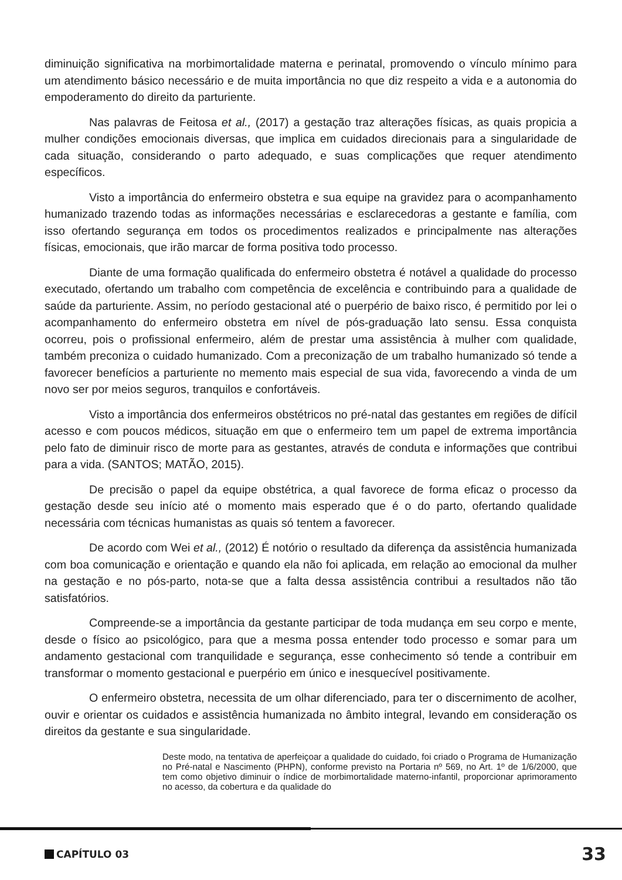diminuição significativa na morbimortalidade materna e perinatal, promovendo o vínculo mínimo para um atendimento básico necessário e de muita importância no que diz respeito a vida e a autonomia do empoderamento do direito da parturiente.
Nas palavras de Feitosa et al., (2017) a gestação traz alterações físicas, as quais propicia a mulher condições emocionais diversas, que implica em cuidados direcionais para a singularidade de cada situação, considerando o parto adequado, e suas complicações que requer atendimento específicos.
Visto a importância do enfermeiro obstetra e sua equipe na gravidez para o acompanhamento humanizado trazendo todas as informações necessárias e esclarecedoras a gestante e família, com isso ofertando segurança em todos os procedimentos realizados e principalmente nas alterações físicas, emocionais, que irão marcar de forma positiva todo processo.
Diante de uma formação qualificada do enfermeiro obstetra é notável a qualidade do processo executado, ofertando um trabalho com competência de excelência e contribuindo para a qualidade de saúde da parturiente. Assim, no período gestacional até o puerpério de baixo risco, é permitido por lei o acompanhamento do enfermeiro obstetra em nível de pós-graduação lato sensu. Essa conquista ocorreu, pois o profissional enfermeiro, além de prestar uma assistência à mulher com qualidade, também preconiza o cuidado humanizado. Com a preconização de um trabalho humanizado só tende a favorecer benefícios a parturiente no memento mais especial de sua vida, favorecendo a vinda de um novo ser por meios seguros, tranquilos e confortáveis.
Visto a importância dos enfermeiros obstétricos no pré-natal das gestantes em regiões de difícil acesso e com poucos médicos, situação em que o enfermeiro tem um papel de extrema importância pelo fato de diminuir risco de morte para as gestantes, através de conduta e informações que contribui para a vida. (SANTOS; MATÃO, 2015).
De precisão o papel da equipe obstétrica, a qual favorece de forma eficaz o processo da gestação desde seu início até o momento mais esperado que é o do parto, ofertando qualidade necessária com técnicas humanistas as quais só tentem a favorecer.
De acordo com Wei et al., (2012) É notório o resultado da diferença da assistência humanizada com boa comunicação e orientação e quando ela não foi aplicada, em relação ao emocional da mulher na gestação e no pós-parto, nota-se que a falta dessa assistência contribui a resultados não tão satisfatórios.
Compreende-se a importância da gestante participar de toda mudança em seu corpo e mente, desde o físico ao psicológico, para que a mesma possa entender todo processo e somar para um andamento gestacional com tranquilidade e segurança, esse conhecimento só tende a contribuir em transformar o momento gestacional e puerpério em único e inesquecível positivamente.
O enfermeiro obstetra, necessita de um olhar diferenciado, para ter o discernimento de acolher, ouvir e orientar os cuidados e assistência humanizada no âmbito integral, levando em consideração os direitos da gestante e sua singularidade.
Deste modo, na tentativa de aperfeiçoar a qualidade do cuidado, foi criado o Programa de Humanização no Pré-natal e Nascimento (PHPN), conforme previsto na Portaria nº 569, no Art. 1º de 1/6/2000, que tem como objetivo diminuir o índice de morbimortalidade materno-infantil, proporcionar aprimoramento no acesso, da cobertura e da qualidade do
CAPÍTULO 03
33